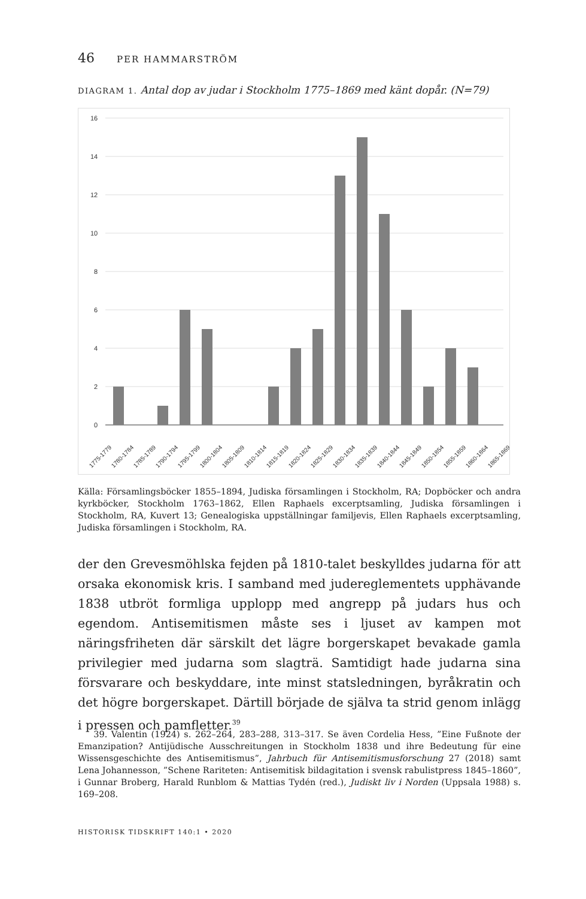46 PER HAMMARSTRÖM
DIAGRAM 1. Antal dop av judar i Stockholm 1775–1869 med känt dopår. (N=79)
16
14
12
10
8
6
4
2
0
1775-1779
1780-1784
1785-1789
1790-1794
1795-1799
1800-1804
1805-1809
1810-1814
1815-1819
1820-1824
1825-1829
1830-1834
1835-1839
1840-1844
1845-1849
1850-1854
1855-1859
1860-1864
1865-1869
Källa: Församlingsböcker 1855–1894, Judiska församlingen i Stockholm, RA; Dopböcker och andra kyrkböcker, Stockholm 1763–1862, Ellen Raphaels excerptsamling, Judiska församlingen i Stockholm, RA, Kuvert 13; Genealogiska uppställningar familjevis, Ellen Raphaels excerptsamling, Judiska församlingen i Stockholm, RA.
der den Grevesmöhlska fejden på 1810-talet beskylldes judarna för att orsaka ekonomisk kris. I samband med judereglementets upphävande 1838 utbröt formliga upplopp med angrepp på judars hus och egendom. Antisemitismen måste ses i ljuset av kampen mot näringsfriheten där särskilt det lägre borgerskapet bevakade gamla privilegier med judarna som slagträ. Samtidigt hade judarna sina försvarare och beskyddare, inte minst statsledningen, byråkratin och det högre borgerskapet. Därtill började de själva ta strid genom inlägg i pressen och pamfletter.<sup>39</sup>
39. Valentin (1924) s. 262–264, 283–288, 313–317. Se även Cordelia Hess, ”Eine Fußnote der Emanzipation? Antijüdische Ausschreitungen in Stockholm 1838 und ihre Bedeutung für eine Wissensgeschichte des Antisemitismus”, Jahrbuch für Antisemitismusforschung 27 (2018) samt Lena Johannesson, ”Schene Rariteten: Antisemitisk bildagitation i svensk rabulistpress 1845–1860”, i Gunnar Broberg, Harald Runblom & Mattias Tydén (red.), Judiskt liv i Norden (Uppsala 1988) s. 169–208.
HISTORISK TIDSKRIFT 140:1 • 2020